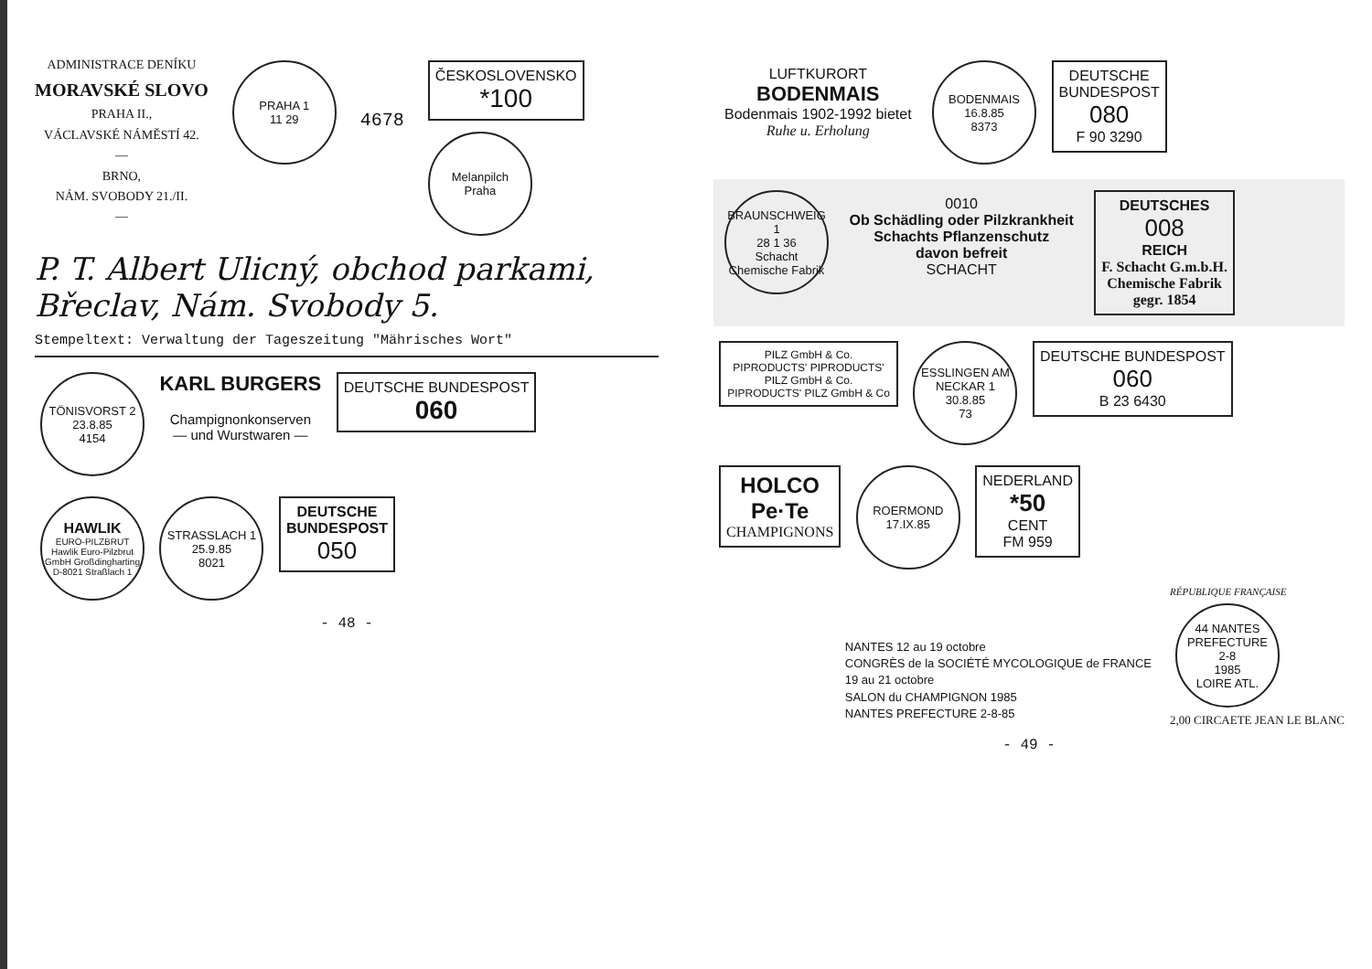ADMINISTRACE DENÍKU
MORAVSKÉ SLOVO
PRAHA II.,
VÁCLAVSKÉ NÁMĚSTÍ 42.
—
BRNO,
NÁM. SVOBODY 21./II.
—
PRAHA 1
11 29
4678
ČESKOSLOVENSKO
*100
Melanpilch
Praha
P. T. Albert Ulicný, obchod parkami, Břeclav, Nám. Svobody 5.
Stempeltext: Verwaltung der Tageszeitung "Mährisches Wort"
TÖNISVORST 2
23.8.85
4154
KARL BURGERS
Champignonkonserven
— und Wurstwaren —
DEUTSCHE BUNDESPOST
060
HAWLIK EURO-PILZBRUT
Hawlik Euro-Pilzbrut GmbH Großdingharting D-8021 Straßlach 1
STRASSLACH 1
25.9.85
8021
DEUTSCHE
BUNDESPOST
050
- 48 -
LUFTKURORT
BODENMAIS
Bodenmais 1902-1992 bietet
Ruhe u. Erholung
BODENMAIS
16.8.85
8373
DEUTSCHE
BUNDESPOST
080
F 90 3290
BRAUNSCHWEIG 1
28 1 36
Schacht Chemische Fabrik
0010
Ob Schädling oder Pilzkrankheit
Schachts Pflanzenschutz
davon befreit
SCHACHT
DEUTSCHES
008
REICH
F. Schacht G.m.b.H.
Chemische Fabrik
gegr. 1854
PILZ GmbH & Co. PIPRODUCTS' PIPRODUCTS' PILZ GmbH & Co. PIPRODUCTS' PILZ GmbH & Co
ESSLINGEN AM NECKAR 1
30.8.85
73
DEUTSCHE BUNDESPOST
060
B 23 6430
HOLCO
Pe·Te
CHAMPIGNONS
ROERMOND
17.IX.85
NEDERLAND
*50
CENT
FM 959
NANTES 12 au 19 octobre
CONGRÈS de la SOCIÉTÉ MYCOLOGIQUE de FRANCE
19 au 21 octobre
SALON du CHAMPIGNON 1985
NANTES PREFECTURE 2-8-85
RÉPUBLIQUE FRANÇAISE
44 NANTES PREFECTURE
2-8
1985
LOIRE ATL.
2,00 CIRCAETE JEAN LE BLANC
- 49 -